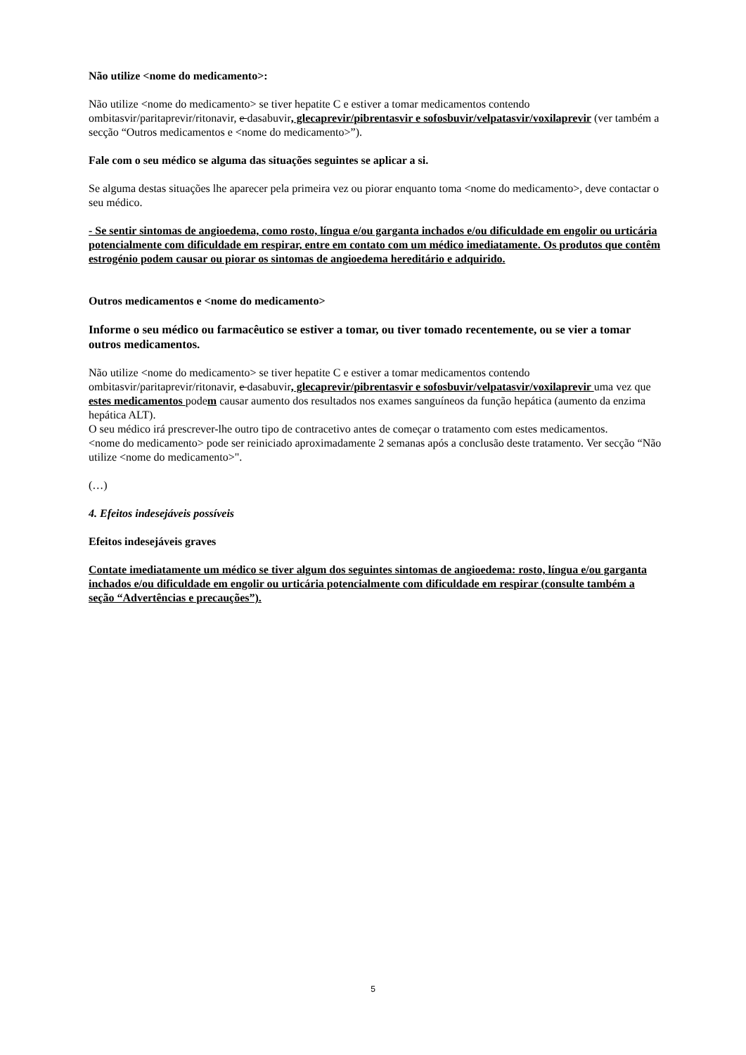Não utilize <nome do medicamento>:
Não utilize <nome do medicamento> se tiver hepatite C e estiver a tomar medicamentos contendo ombitasvir/paritaprevir/ritonavir, e dasabuvir, glecaprevir/pibrentasvir e sofosbuvir/velpatasvir/voxilaprevir (ver também a secção “Outros medicamentos e <nome do medicamento>”).
Fale com o seu médico se alguma das situações seguintes se aplicar a si.
Se alguma destas situações lhe aparecer pela primeira vez ou piorar enquanto toma <nome do medicamento>, deve contactar o seu médico.
- Se sentir sintomas de angioedema, como rosto, língua e/ou garganta inchados e/ou dificuldade em engolir ou urticária potencialmente com dificuldade em respirar, entre em contato com um médico imediatamente. Os produtos que contêm estrogénio podem causar ou piorar os sintomas de angioedema hereditário e adquirido.
Outros medicamentos e <nome do medicamento>
Informe o seu médico ou farmacêutico se estiver a tomar, ou tiver tomado recentemente, ou se vier a tomar outros medicamentos.
Não utilize <nome do medicamento> se tiver hepatite C e estiver a tomar medicamentos contendo ombitasvir/paritaprevir/ritonavir, e dasabuvir, glecaprevir/pibrentasvir e sofosbuvir/velpatasvir/voxilaprevir uma vez que estes medicamentos podem causar aumento dos resultados nos exames sanguíneos da função hepática (aumento da enzima hepática ALT).
O seu médico irá prescrever-lhe outro tipo de contracetivo antes de começar o tratamento com estes medicamentos.
<nome do medicamento> pode ser reiniciado aproximadamente 2 semanas após a conclusão deste tratamento. Ver secção “Não utilize <nome do medicamento>".
(…)
4. Efeitos indesejáveis possíveis
Efeitos indesejáveis graves
Contate imediatamente um médico se tiver algum dos seguintes sintomas de angioedema: rosto, língua e/ou garganta inchados e/ou dificuldade em engolir ou urticária potencialmente com dificuldade em respirar (consulte também a seção “Advertências e precauções”).
5